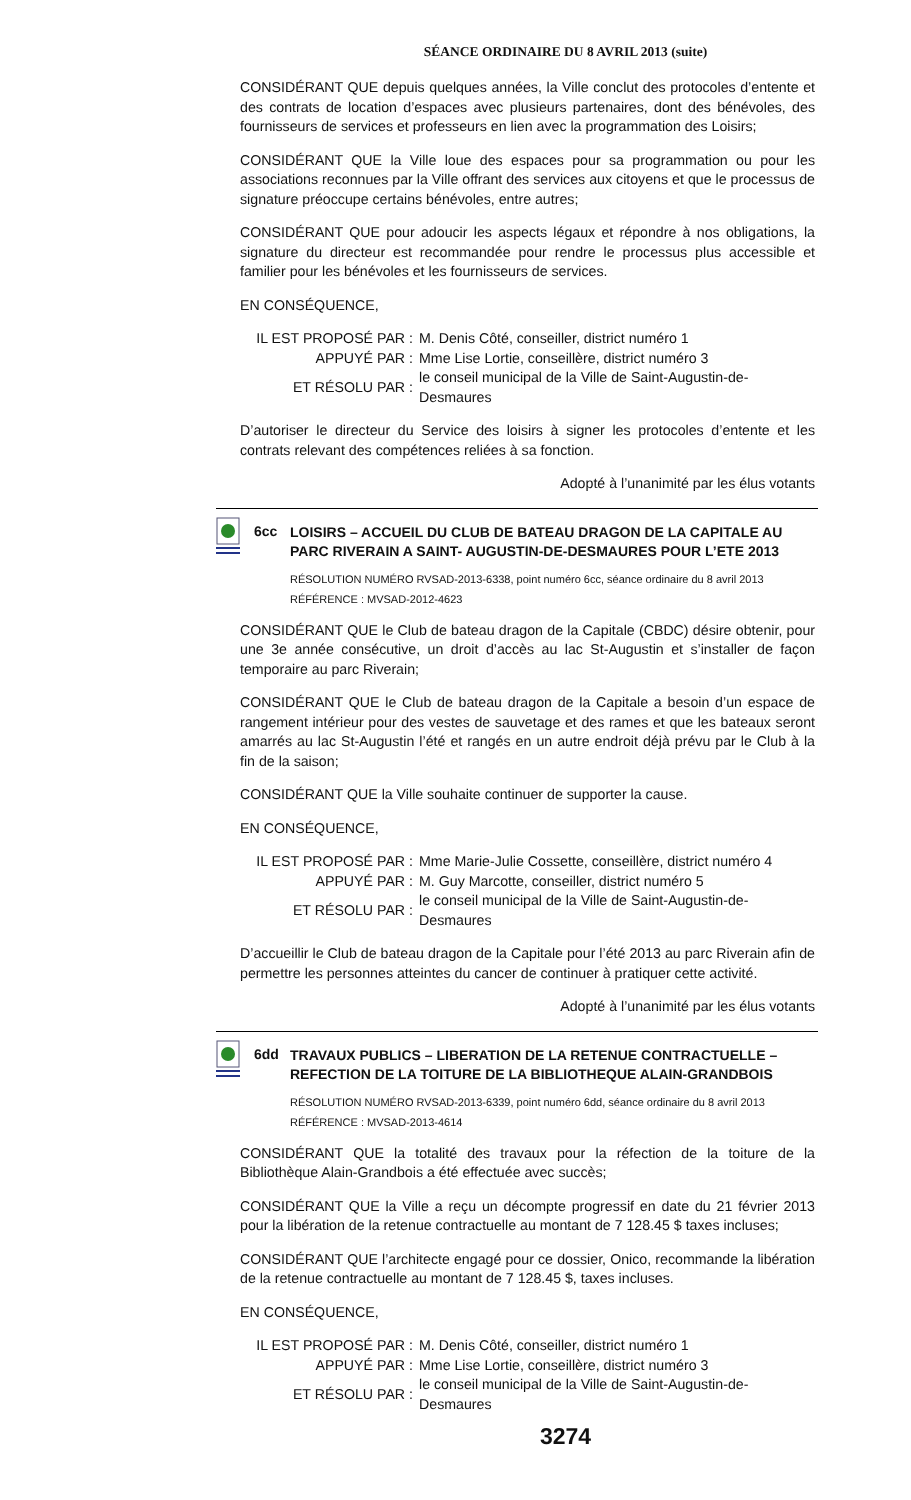SÉANCE ORDINAIRE DU 8 AVRIL 2013 (suite)
CONSIDÉRANT QUE depuis quelques années, la Ville conclut des protocoles d’entente et des contrats de location d’espaces avec plusieurs partenaires, dont des bénévoles, des fournisseurs de services et professeurs en lien avec la programmation des Loisirs;
CONSIDÉRANT QUE la Ville loue des espaces pour sa programmation ou pour les associations reconnues par la Ville offrant des services aux citoyens et que le processus de signature préoccupe certains bénévoles, entre autres;
CONSIDÉRANT QUE pour adoucir les aspects légaux et répondre à nos obligations, la signature du directeur est recommandée pour rendre le processus plus accessible et familier pour les bénévoles et les fournisseurs de services.
EN CONSÉQUENCE,
| IL EST PROPOSÉ PAR : | M. Denis Côté, conseiller, district numéro 1 |
| APPUYÉ PAR : | Mme Lise Lortie, conseillère, district numéro 3 |
| ET RÉSOLU PAR : | le conseil municipal de la Ville de Saint-Augustin-de-Desmaures |
D’autoriser le directeur du Service des loisirs à signer les protocoles d’entente et les contrats relevant des compétences reliées à sa fonction.
Adopté à l’unanimité par les élus votants
6cc
LOISIRS – ACCUEIL DU CLUB DE BATEAU DRAGON DE LA CAPITALE AU PARC RIVERAIN A SAINT- AUGUSTIN-DE-DESMAURES POUR L’ETE 2013
RÉSOLUTION NUMÉRO RVSAD-2013-6338, point numéro 6cc, séance ordinaire du 8 avril 2013
RÉFÉRENCE : MVSAD-2012-4623
CONSIDÉRANT QUE le Club de bateau dragon de la Capitale (CBDC) désire obtenir, pour une 3e année consécutive, un droit d’accès au lac St-Augustin et s’installer de façon temporaire au parc Riverain;
CONSIDÉRANT QUE le Club de bateau dragon de la Capitale a besoin d’un espace de rangement intérieur pour des vestes de sauvetage et des rames et que les bateaux seront amarrés au lac St-Augustin l’été et rangés en un autre endroit déjà prévu par le Club à la fin de la saison;
CONSIDÉRANT QUE la Ville souhaite continuer de supporter la cause.
EN CONSÉQUENCE,
| IL EST PROPOSÉ PAR : | Mme Marie-Julie Cossette, conseillère, district numéro 4 |
| APPUYÉ PAR : | M. Guy Marcotte, conseiller, district numéro 5 |
| ET RÉSOLU PAR : | le conseil municipal de la Ville de Saint-Augustin-de-Desmaures |
D’accueillir le Club de bateau dragon de la Capitale pour l’été 2013 au parc Riverain afin de permettre les personnes atteintes du cancer de continuer à pratiquer cette activité.
Adopté à l’unanimité par les élus votants
6dd
TRAVAUX PUBLICS – LIBERATION DE LA RETENUE CONTRACTUELLE – REFECTION DE LA TOITURE DE LA BIBLIOTHEQUE ALAIN-GRANDBOIS
RÉSOLUTION NUMÉRO RVSAD-2013-6339, point numéro 6dd, séance ordinaire du 8 avril 2013
RÉFÉRENCE : MVSAD-2013-4614
CONSIDÉRANT QUE la totalité des travaux pour la réfection de la toiture de la Bibliothèque Alain-Grandbois a été effectuée avec succès;
CONSIDÉRANT QUE la Ville a reçu un décompte progressif en date du 21 février 2013 pour la libération de la retenue contractuelle au montant de 7 128.45 $ taxes incluses;
CONSIDÉRANT QUE l’architecte engagé pour ce dossier, Onico, recommande la libération de la retenue contractuelle au montant de 7 128.45 $, taxes incluses.
EN CONSÉQUENCE,
| IL EST PROPOSÉ PAR : | M. Denis Côté, conseiller, district numéro 1 |
| APPUYÉ PAR : | Mme Lise Lortie, conseillère, district numéro 3 |
| ET RÉSOLU PAR : | le conseil municipal de la Ville de Saint-Augustin-de-Desmaures |
3274